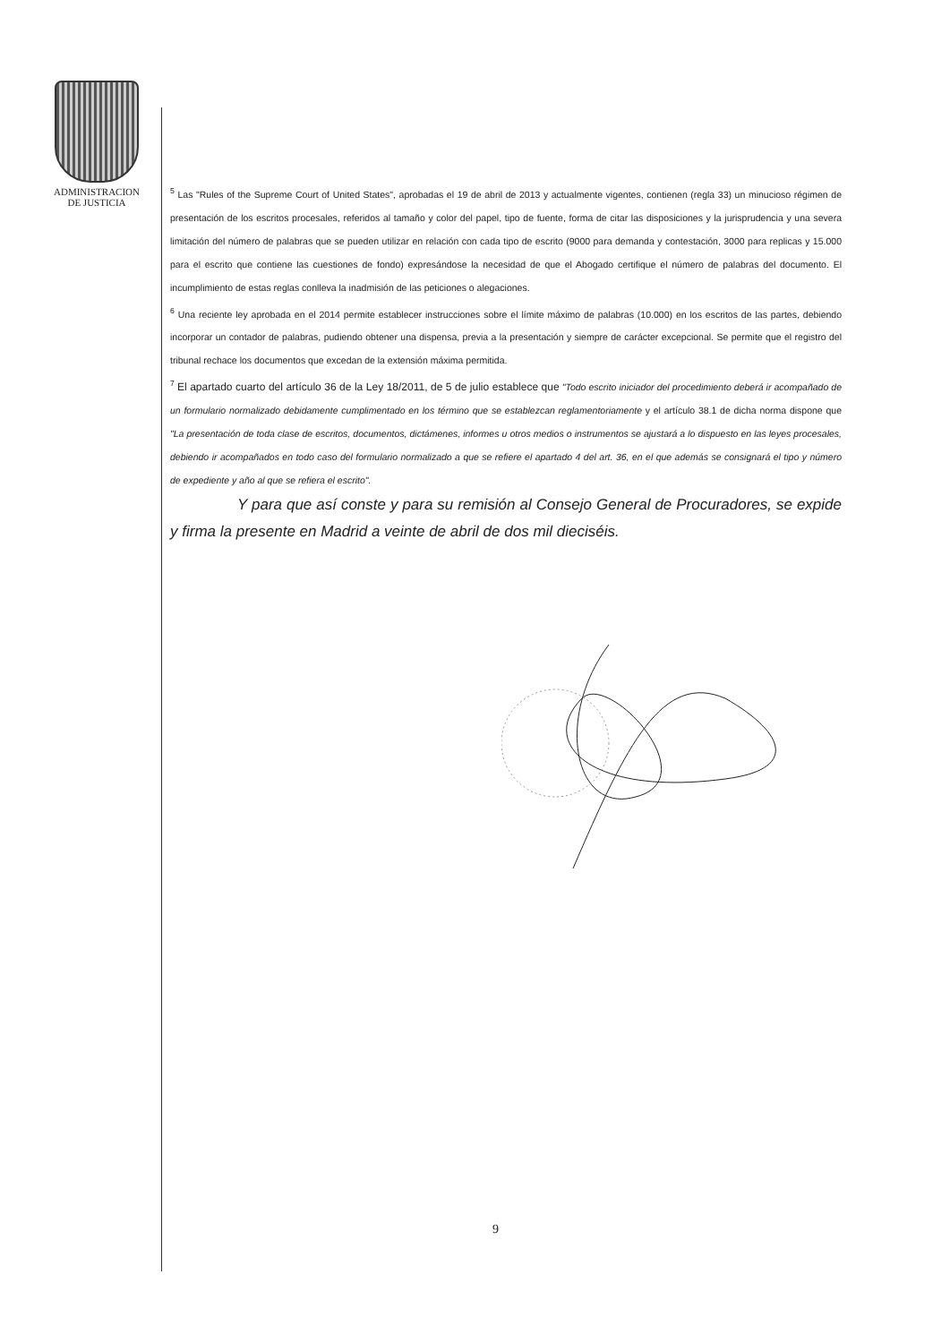ADMINISTRACION
DE JUSTICIA
<sup>5</sup> Las "Rules of the Supreme Court of United States", aprobadas el 19 de abril de 2013 y actualmente vigentes, contienen (regla 33) un minucioso régimen de presentación de los escritos procesales, referidos al tamaño y color del papel, tipo de fuente, forma de citar las disposiciones y la jurisprudencia y una severa limitación del número de palabras que se pueden utilizar en relación con cada tipo de escrito (9000 para demanda y contestación, 3000 para replicas y 15.000 para el escrito que contiene las cuestiones de fondo) expresándose la necesidad de que el Abogado certifique el número de palabras del documento. El incumplimiento de estas reglas conlleva la inadmisión de las peticiones o alegaciones.
<sup>6</sup> Una reciente ley aprobada en el 2014 permite establecer instrucciones sobre el límite máximo de palabras (10.000) en los escritos de las partes, debiendo incorporar un contador de palabras, pudiendo obtener una dispensa, previa a la presentación y siempre de carácter excepcional. Se permite que el registro del tribunal rechace los documentos que excedan de la extensión máxima permitida.
<sup>7</sup> El apartado cuarto del artículo 36 de la Ley 18/2011, de 5 de julio establece que "Todo escrito iniciador del procedimiento deberá ir acompañado de un formulario normalizado debidamente cumplimentado en los término que se establezcan reglamentoriamente y el artículo 38.1 de dicha norma dispone que "La presentación de toda clase de escritos, documentos, dictámenes, informes u otros medios o instrumentos se ajustará a lo dispuesto en las leyes procesales, debiendo ir acompañados en todo caso del formulario normalizado a que se refiere el apartado 4 del art. 36, en el que además se consignará el tipo y número de expediente y año al que se refiera el escrito".
Y para que así conste y para su remisión al Consejo General de Procuradores, se expide y firma la presente en Madrid a veinte de abril de dos mil dieciséis.
9